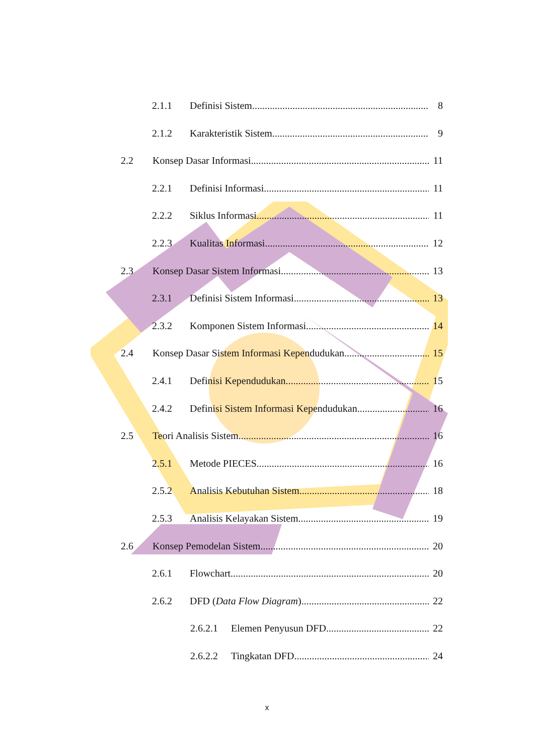2.1.1 Definisi Sistem 8
2.1.2 Karakteristik Sistem 9
2.2 Konsep Dasar Informasi 11
2.2.1 Definisi Informasi 11
2.2.2 Siklus Informasi 11
2.2.3 Kualitas Informasi 12
2.3 Konsep Dasar Sistem Informasi 13
2.3.1 Definisi Sistem Informasi 13
2.3.2 Komponen Sistem Informasi 14
2.4 Konsep Dasar Sistem Informasi Kependudukan 15
2.4.1 Definisi Kependudukan 15
2.4.2 Definisi Sistem Informasi Kependudukan 16
2.5 Teori Analisis Sistem 16
2.5.1 Metode PIECES 16
2.5.2 Analisis Kebutuhan Sistem 18
2.5.3 Analisis Kelayakan Sistem 19
2.6 Konsep Pemodelan Sistem 20
2.6.1 Flowchart 20
2.6.2 DFD (Data Flow Diagram) 22
2.6.2.1 Elemen Penyusun DFD 22
2.6.2.2 Tingkatan DFD 24
x